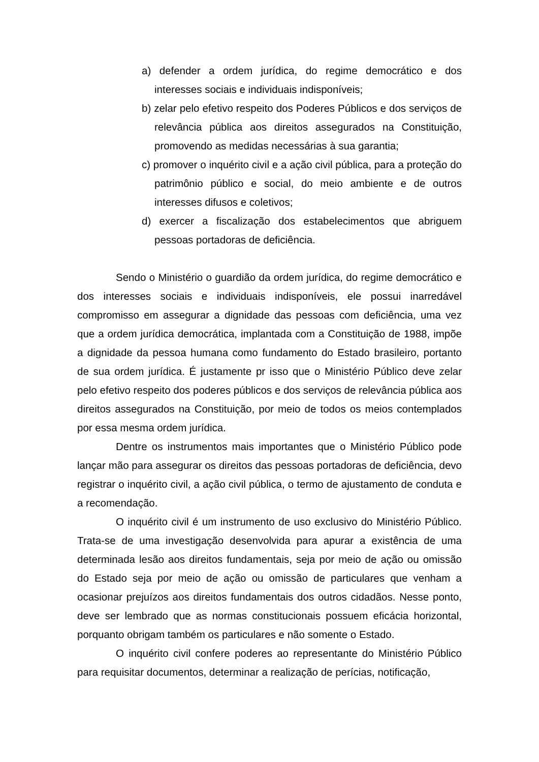a) defender a ordem jurídica, do regime democrático e dos interesses sociais e individuais indisponíveis;
b) zelar pelo efetivo respeito dos Poderes Públicos e dos serviços de relevância pública aos direitos assegurados na Constituição, promovendo as medidas necessárias à sua garantia;
c) promover o inquérito civil e a ação civil pública, para a proteção do patrimônio público e social, do meio ambiente e de outros interesses difusos e coletivos;
d) exercer a fiscalização dos estabelecimentos que abriguem pessoas portadoras de deficiência.
Sendo o Ministério o guardião da ordem jurídica, do regime democrático e dos interesses sociais e individuais indisponíveis, ele possui inarredável compromisso em assegurar a dignidade das pessoas com deficiência, uma vez que a ordem jurídica democrática, implantada com a Constituição de 1988, impõe a dignidade da pessoa humana como fundamento do Estado brasileiro, portanto de sua ordem jurídica. É justamente pr isso que o Ministério Público deve zelar pelo efetivo respeito dos poderes públicos e dos serviços de relevância pública aos direitos assegurados na Constituição, por meio de todos os meios contemplados por essa mesma ordem jurídica.
Dentre os instrumentos mais importantes que o Ministério Público pode lançar mão para assegurar os direitos das pessoas portadoras de deficiência, devo registrar o inquérito civil, a ação civil pública, o termo de ajustamento de conduta e a recomendação.
O inquérito civil é um instrumento de uso exclusivo do Ministério Público. Trata-se de uma investigação desenvolvida para apurar a existência de uma determinada lesão aos direitos fundamentais, seja por meio de ação ou omissão do Estado seja por meio de ação ou omissão de particulares que venham a ocasionar prejuízos aos direitos fundamentais dos outros cidadãos. Nesse ponto, deve ser lembrado que as normas constitucionais possuem eficácia horizontal, porquanto obrigam também os particulares e não somente o Estado.
O inquérito civil confere poderes ao representante do Ministério Público para requisitar documentos, determinar a realização de perícias, notificação,